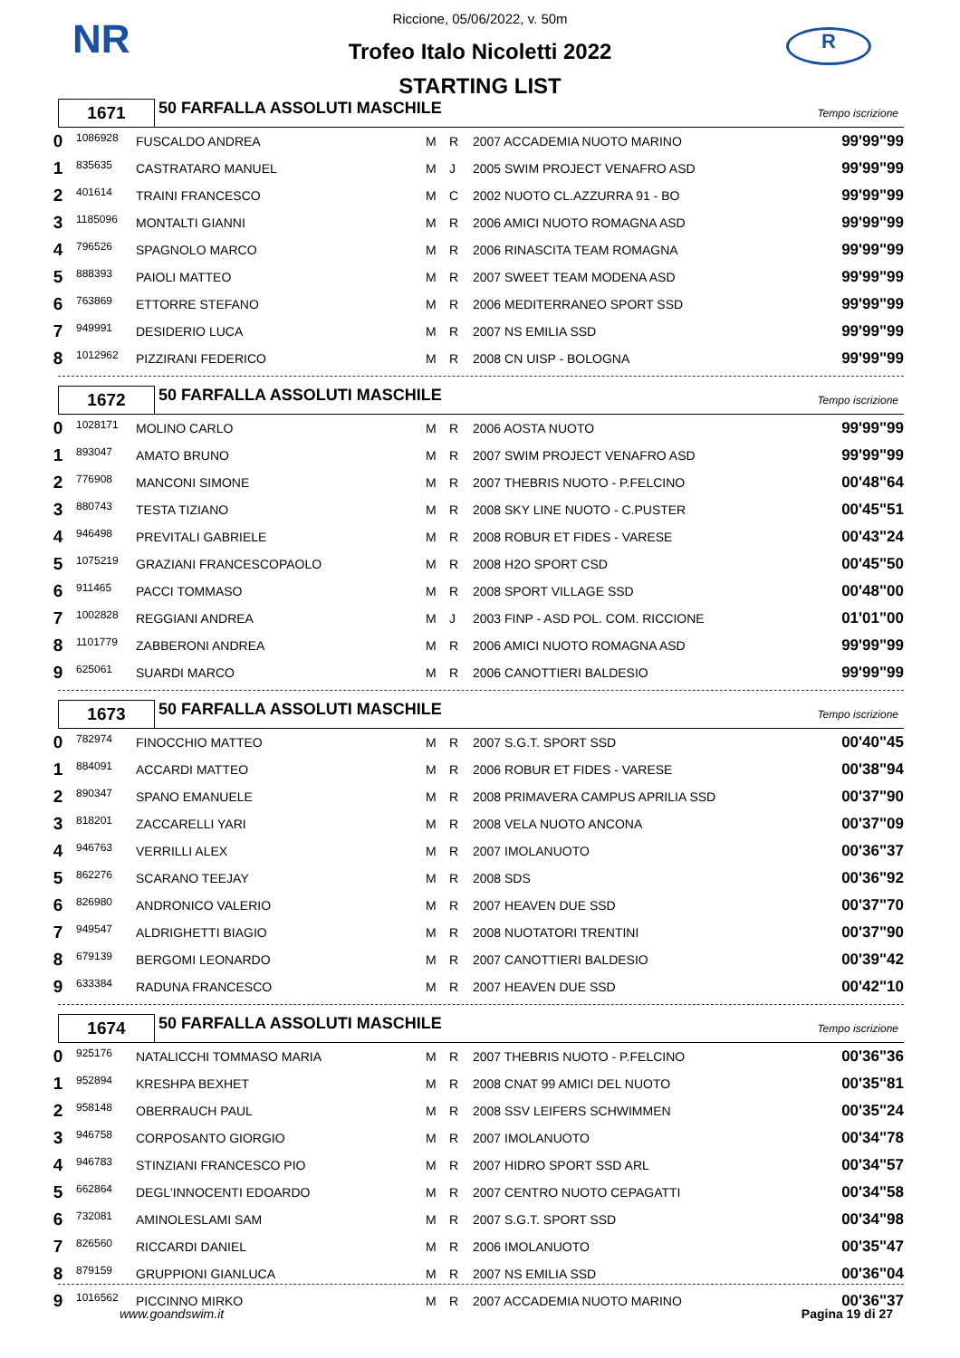NR R
Riccione, 05/06/2022, v. 50m
Trofeo Italo Nicoletti 2022
STARTING LIST
1671
50 FARFALLA ASSOLUTI MASCHILE
Tempo iscrizione
| 0 | 1086928 | FUSCALDO ANDREA | M | R | 2007 ACCADEMIA NUOTO MARINO | 99'99"99 |
| 1 | 835635 | CASTRATARO MANUEL | M | J | 2005 SWIM PROJECT VENAFRO ASD | 99'99"99 |
| 2 | 401614 | TRAINI FRANCESCO | M | C | 2002 NUOTO CL.AZZURRA 91 - BO | 99'99"99 |
| 3 | 1185096 | MONTALTI GIANNI | M | R | 2006 AMICI NUOTO ROMAGNA ASD | 99'99"99 |
| 4 | 796526 | SPAGNOLO MARCO | M | R | 2006 RINASCITA TEAM ROMAGNA | 99'99"99 |
| 5 | 888393 | PAIOLI MATTEO | M | R | 2007 SWEET TEAM MODENA ASD | 99'99"99 |
| 6 | 763869 | ETTORRE STEFANO | M | R | 2006 MEDITERRANEO SPORT SSD | 99'99"99 |
| 7 | 949991 | DESIDERIO LUCA | M | R | 2007 NS EMILIA SSD | 99'99"99 |
| 8 | 1012962 | PIZZIRANI FEDERICO | M | R | 2008 CN UISP - BOLOGNA | 99'99"99 |
1672
50 FARFALLA ASSOLUTI MASCHILE
Tempo iscrizione
| 0 | 1028171 | MOLINO CARLO | M | R | 2006 AOSTA NUOTO | 99'99"99 |
| 1 | 893047 | AMATO BRUNO | M | R | 2007 SWIM PROJECT VENAFRO ASD | 99'99"99 |
| 2 | 776908 | MANCONI SIMONE | M | R | 2007 THEBRIS NUOTO - P.FELCINO | 00'48"64 |
| 3 | 880743 | TESTA TIZIANO | M | R | 2008 SKY LINE NUOTO - C.PUSTER | 00'45"51 |
| 4 | 946498 | PREVITALI GABRIELE | M | R | 2008 ROBUR ET FIDES - VARESE | 00'43"24 |
| 5 | 1075219 | GRAZIANI FRANCESCOPAOLO | M | R | 2008 H2O SPORT CSD | 00'45"50 |
| 6 | 911465 | PACCI TOMMASO | M | R | 2008 SPORT VILLAGE SSD | 00'48"00 |
| 7 | 1002828 | REGGIANI ANDREA | M | J | 2003 FINP - ASD POL. COM. RICCIONE | 01'01"00 |
| 8 | 1101779 | ZABBERONI ANDREA | M | R | 2006 AMICI NUOTO ROMAGNA ASD | 99'99"99 |
| 9 | 625061 | SUARDI MARCO | M | R | 2006 CANOTTIERI BALDESIO | 99'99"99 |
1673
50 FARFALLA ASSOLUTI MASCHILE
Tempo iscrizione
| 0 | 782974 | FINOCCHIO MATTEO | M | R | 2007 S.G.T. SPORT SSD | 00'40"45 |
| 1 | 884091 | ACCARDI MATTEO | M | R | 2006 ROBUR ET FIDES - VARESE | 00'38"94 |
| 2 | 890347 | SPANO EMANUELE | M | R | 2008 PRIMAVERA CAMPUS APRILIA SSD | 00'37"90 |
| 3 | 818201 | ZACCARELLI YARI | M | R | 2008 VELA NUOTO ANCONA | 00'37"09 |
| 4 | 946763 | VERRILLI ALEX | M | R | 2007 IMOLANUOTO | 00'36"37 |
| 5 | 862276 | SCARANO TEEJAY | M | R | 2008 SDS | 00'36"92 |
| 6 | 826980 | ANDRONICO VALERIO | M | R | 2007 HEAVEN DUE SSD | 00'37"70 |
| 7 | 949547 | ALDRIGHETTI BIAGIO | M | R | 2008 NUOTATORI TRENTINI | 00'37"90 |
| 8 | 679139 | BERGOMI LEONARDO | M | R | 2007 CANOTTIERI BALDESIO | 00'39"42 |
| 9 | 633384 | RADUNA FRANCESCO | M | R | 2007 HEAVEN DUE SSD | 00'42"10 |
1674
50 FARFALLA ASSOLUTI MASCHILE
Tempo iscrizione
| 0 | 925176 | NATALICCHI TOMMASO MARIA | M | R | 2007 THEBRIS NUOTO - P.FELCINO | 00'36"36 |
| 1 | 952894 | KRESHPA BEXHET | M | R | 2008 CNAT 99 AMICI DEL NUOTO | 00'35"81 |
| 2 | 958148 | OBERRAUCH PAUL | M | R | 2008 SSV LEIFERS SCHWIMMEN | 00'35"24 |
| 3 | 946758 | CORPOSANTO GIORGIO | M | R | 2007 IMOLANUOTO | 00'34"78 |
| 4 | 946783 | STINZIANI FRANCESCO PIO | M | R | 2007 HIDRO SPORT SSD ARL | 00'34"57 |
| 5 | 662864 | DEGL'INNOCENTI EDOARDO | M | R | 2007 CENTRO NUOTO CEPAGATTI | 00'34"58 |
| 6 | 732081 | AMINOLESLAMI SAM | M | R | 2007 S.G.T. SPORT SSD | 00'34"98 |
| 7 | 826560 | RICCARDI DANIEL | M | R | 2006 IMOLANUOTO | 00'35"47 |
| 8 | 879159 | GRUPPIONI GIANLUCA | M | R | 2007 NS EMILIA SSD | 00'36"04 |
| 9 | 1016562 | PICCINNO MIRKO | M | R | 2007 ACCADEMIA NUOTO MARINO | 00'36"37 |
www.goandswim.it Pagina 19 di 27